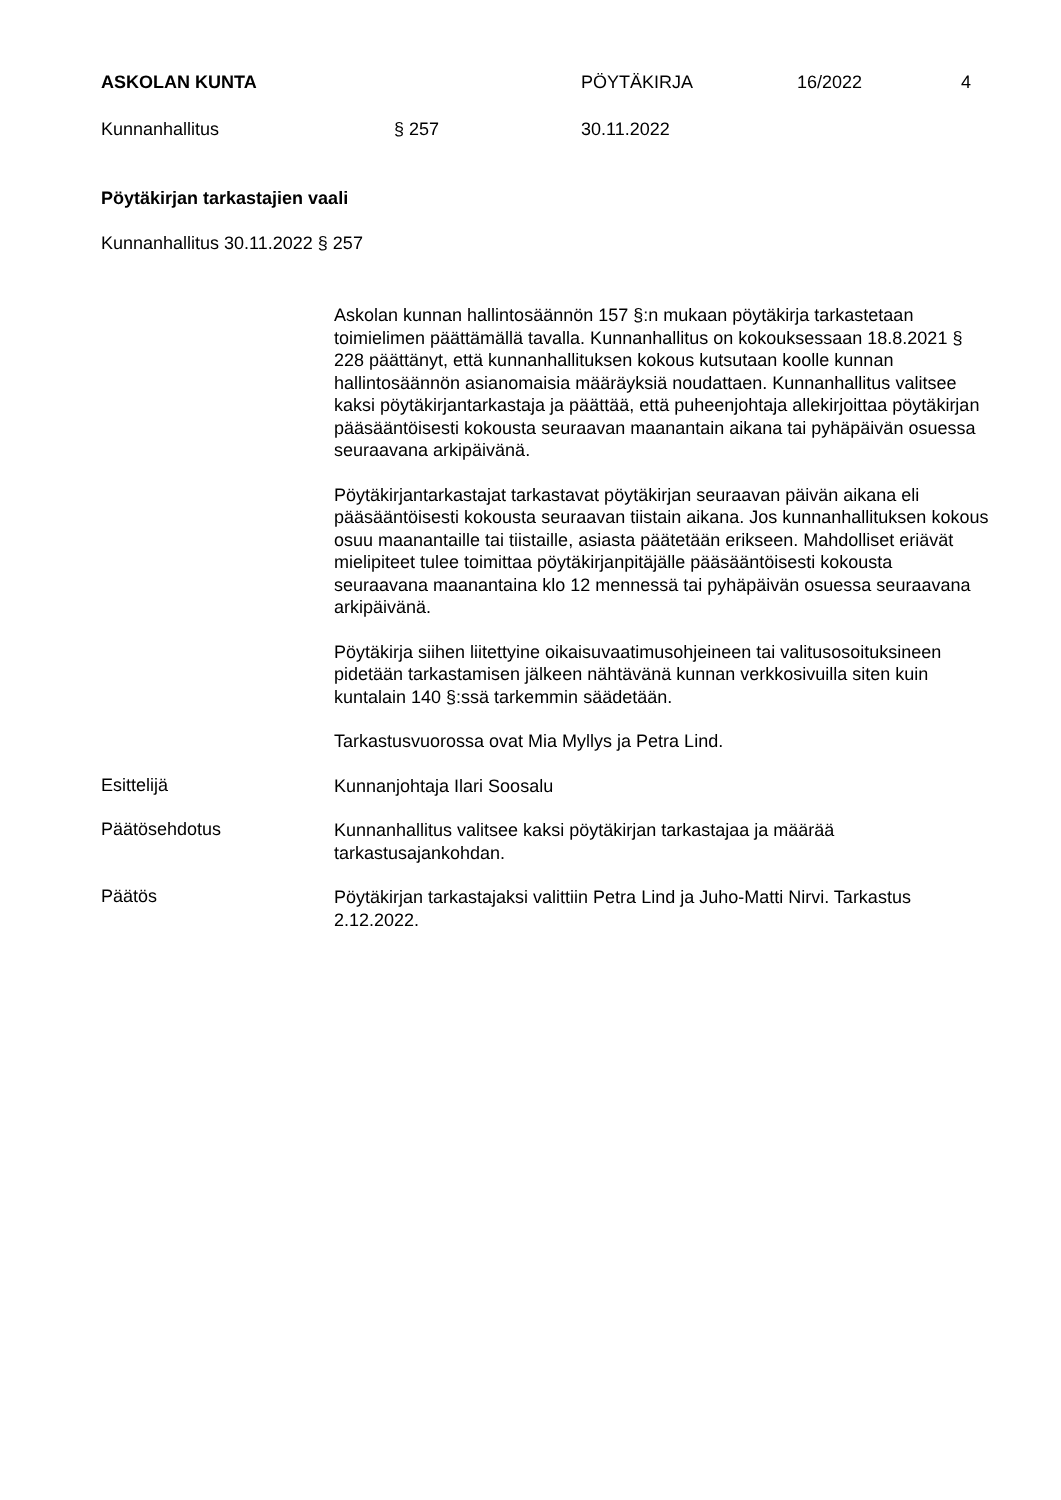ASKOLAN KUNTA PÖYTÄKIRJA 16/2022 4
Kunnanhallitus § 257 30.11.2022
Pöytäkirjan tarkastajien vaali
Kunnanhallitus 30.11.2022 § 257
Askolan kunnan hallintosäännön 157 §:n mukaan pöytäkirja tarkastetaan toimielimen päättämällä tavalla. Kunnanhallitus on kokouksessaan 18.8.2021 § 228 päättänyt, että kunnanhallituksen kokous kutsutaan koolle kunnan hallintosäännön asianomaisia määräyksiä noudattaen. Kunnanhallitus valitsee kaksi pöytäkirjantarkastaja ja päättää, että puheenjohtaja allekirjoittaa pöytäkirjan pääsääntöisesti kokousta seuraavan maanantain aikana tai pyhäpäivän osuessa seuraavana arkipäivänä.
Pöytäkirjantarkastajat tarkastavat pöytäkirjan seuraavan päivän aikana eli pääsääntöisesti kokousta seuraavan tiistain aikana. Jos kunnanhallituksen kokous osuu maanantaille tai tiistaille, asiasta päätetään erikseen. Mahdolliset eriävät mielipiteet tulee toimittaa pöytäkirjanpitäjälle pääsääntöisesti kokousta seuraavana maanantaina klo 12 mennessä tai pyhäpäivän osuessa seuraavana arkipäivänä.
Pöytäkirja siihen liitettyine oikaisuvaatimusohjeineen tai valitusosoituksineen pidetään tarkastamisen jälkeen nähtävänä kunnan verkkosivuilla siten kuin kuntalain 140 §:ssä tarkemmin säädetään.
Tarkastusvuorossa ovat Mia Myllys ja Petra Lind.
Esittelijä
Kunnanjohtaja Ilari Soosalu
Päätösehdotus
Kunnanhallitus valitsee kaksi pöytäkirjan tarkastajaa ja määrää tarkastusajankohdan.
Päätös
Pöytäkirjan tarkastajaksi valittiin Petra Lind ja Juho-Matti Nirvi. Tarkastus 2.12.2022.